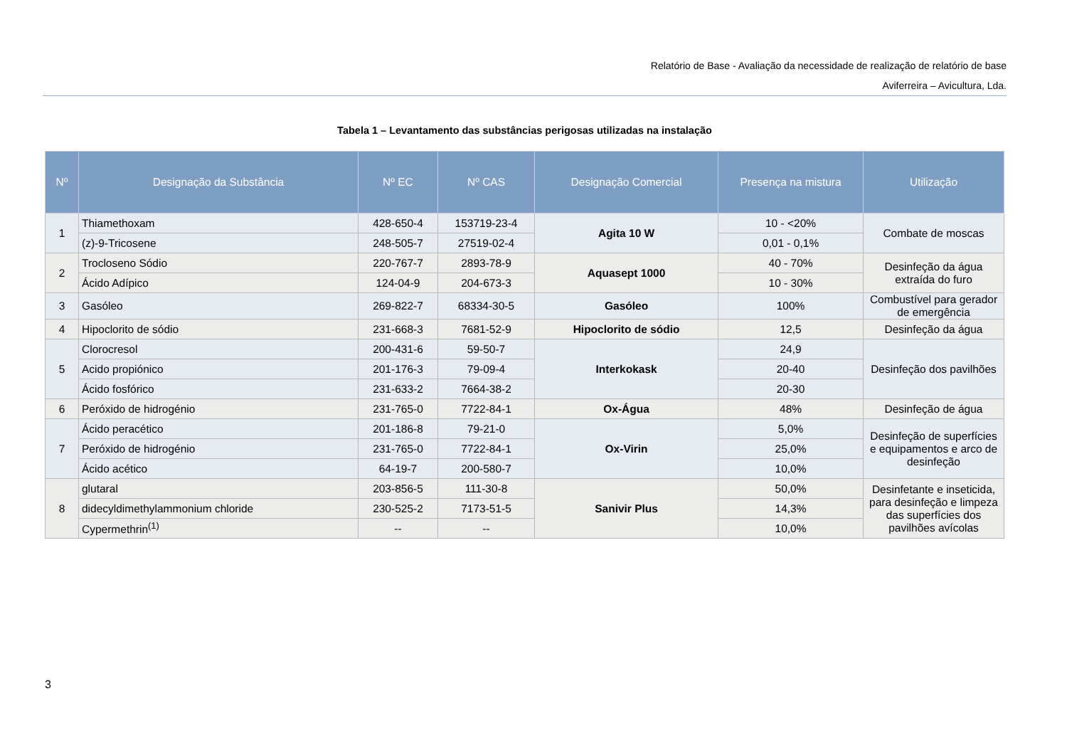Relatório de Base - Avaliação da necessidade de realização de relatório de base
Aviferreira – Avicultura, Lda.
Tabela 1 – Levantamento das substâncias perigosas utilizadas na instalação
| Nº | Designação da Substância | Nº EC | Nº CAS | Designação Comercial | Presença na mistura | Utilização |
| --- | --- | --- | --- | --- | --- | --- |
| 1 | Thiamethoxam | 428-650-4 | 153719-23-4 | Agita 10 W | 10 - <20% | Combate de moscas |
| | (z)-9-Tricosene | 248-505-7 | 27519-02-4 | | 0,01 - 0,1% | |
| 2 | Trocloseno Sódio | 220-767-7 | 2893-78-9 | Aquasept 1000 | 40 - 70% | Desinfeção da água extraída do furo |
| | Ácido Adípico | 124-04-9 | 204-673-3 | | 10 - 30% | |
| 3 | Gasóleo | 269-822-7 | 68334-30-5 | Gasóleo | 100% | Combustível para gerador de emergência |
| 4 | Hipoclorito de sódio | 231-668-3 | 7681-52-9 | Hipoclorito de sódio | 12,5 | Desinfeção da água |
| 5 | Clorocresol | 200-431-6 | 59-50-7 | Interkokask | 24,9 | Desinfeção dos pavilhões |
| | Acido propiónico | 201-176-3 | 79-09-4 | | 20-40 | |
| | Ácido fosfórico | 231-633-2 | 7664-38-2 | | 20-30 | |
| 6 | Peróxido de hidrogénio | 231-765-0 | 7722-84-1 | Ox-Água | 48% | Desinfeção de água |
| 7 | Ácido peracético | 201-186-8 | 79-21-0 | Ox-Virin | 5,0% | Desinfeção de superfícies e equipamentos e arco de desinfeção |
| | Peróxido de hidrogénio | 231-765-0 | 7722-84-1 | | 25,0% | |
| | Ácido acético | 64-19-7 | 200-580-7 | | 10,0% | |
| 8 | glutaral | 203-856-5 | 111-30-8 | Sanivir Plus | 50,0% | Desinfetante e inseticida, para desinfeção e limpeza das superfícies dos pavilhões avícolas |
| | didecyldimethylammonium chloride | 230-525-2 | 7173-51-5 | | 14,3% | |
| | Cypermethrin<sup>(1)</sup> | -- | -- | | 10,0% | |
3